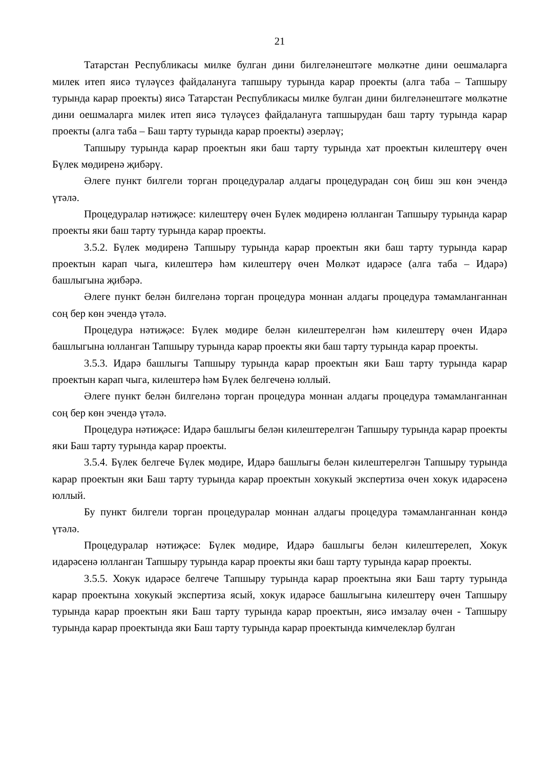21
Татарстан Республикасы милке булган дини билгеләнештәге мөлкәтне дини оешмаларга милек итеп яисә түләүсез файдалануга тапшыру турында карар проекты (алга таба – Тапшыру турында карар проекты) яисә Татарстан Республикасы милке булган дини билгеләнештәге мөлкәтне дини оешмаларга милек итеп яисә түләүсез файдалануга тапшырудан баш тарту турында карар проекты (алга таба – Баш тарту турында карар проекты) әзерләү;
Тапшыру турында карар проектын яки баш тарту турында хат проектын килештерү өчен Бүлек мөдиренә җибәрү.
Әлеге пункт билгели торган процедуралар алдагы процедурадан соң биш эш көн эчендә үтәлә.
Процедуралар нәтиҗәсе: килештерү өчен Бүлек мөдиренә юлланган Тапшыру турында карар проекты яки баш тарту турында карар проекты.
3.5.2. Бүлек мөдиренә Тапшыру турында карар проектын яки баш тарту турында карар проектын карап чыга, килештерә һәм килештерү өчен Мөлкәт идарәсе (алга таба – Идарә) башлыгына җибәрә.
Әлеге пункт белән билгеләнә торган процедура моннан алдагы процедура тәмамланганнан соң бер көн эчендә үтәлә.
Процедура нәтиҗәсе: Бүлек мөдире белән килештерелгән һәм килештерү өчен Идарә башлыгына юлланган Тапшыру турында карар проекты яки баш тарту турында карар проекты.
3.5.3. Идарә башлыгы Тапшыру турында карар проектын яки Баш тарту турында карар проектын карап чыга, килештерә һәм Бүлек белгеченә юллый.
Әлеге пункт белән билгеләнә торган процедура моннан алдагы процедура тәмамланганнан соң бер көн эчендә үтәлә.
Процедура нәтиҗәсе: Идарә башлыгы белән килештерелгән Тапшыру турында карар проекты яки Баш тарту турында карар проекты.
3.5.4. Бүлек белгече Бүлек мөдире, Идарә башлыгы белән килештерелгән Тапшыру турында карар проектын яки Баш тарту турында карар проектын хокукый экспертиза өчен хокук идарәсенә юллый.
Бу пункт билгели торган процедуралар моннан алдагы процедура тәмамланганнан көндә үтәлә.
Процедуралар нәтиҗәсе: Бүлек мөдире, Идарә башлыгы белән килештерелеп, Хокук идарәсенә юлланган Тапшыру турында карар проекты яки баш тарту турында карар проекты.
3.5.5. Хокук идарәсе белгече Тапшыру турында карар проектына яки Баш тарту турында карар проектына хокукый экспертиза ясый, хокук идарәсе башлыгына килештерү өчен Тапшыру турында карар проектын яки Баш тарту турында карар проектын, яисә имзалау өчен - Тапшыру турында карар проектында яки Баш тарту турында карар проектында кимчелекләр булган